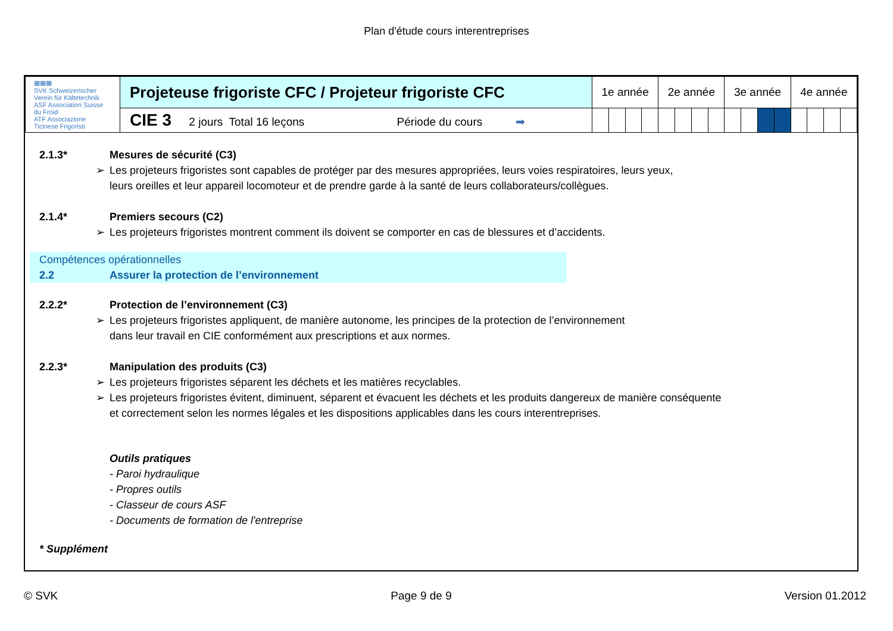Plan d'étude cours interentreprises
| ▦▦▦ SVK Schweizerischer Verein für Kältetechnik ASF Association Suisse du Froid ATF Associazione Ticinese Frigoristi | Projeteuse frigoriste CFC / Projeteur frigoriste CFC | 1e année | | | | 2e année | | | | 3e année | | | | 4e année | | | |
| | CIE 3 2 jours Total 16 leçons Période du cours ➡ | | | | | | | | | | | | | | | | |
2.1.3* Mesures de sécurité (C3)
➢ Les projeteurs frigoristes sont capables de protéger par des mesures appropriées, leurs voies respiratoires, leurs yeux,
leurs oreilles et leur appareil locomoteur et de prendre garde à la santé de leurs collaborateurs/collègues.
2.1.4* Premiers secours (C2)
➢ Les projeteurs frigoristes montrent comment ils doivent se comporter en cas de blessures et d’accidents.
Compétences opérationnelles
2.2 Assurer la protection de l’environnement
2.2.2* Protection de l’environnement (C3)
➢ Les projeteurs frigoristes appliquent, de manière autonome, les principes de la protection de l’environnement
dans leur travail en CIE conformément aux prescriptions et aux normes.
2.2.3* Manipulation des produits (C3)
➢ Les projeteurs frigoristes séparent les déchets et les matières recyclables.
➢ Les projeteurs frigoristes évitent, diminuent, séparent et évacuent les déchets et les produits dangereux de manière conséquente
et correctement selon les normes légales et les dispositions applicables dans les cours interentreprises.
Outils pratiques
- Paroi hydraulique
- Propres outils
- Classeur de cours ASF
- Documents de formation de l'entreprise
* Supplément
© SVK Page 9 de 9 Version 01.2012